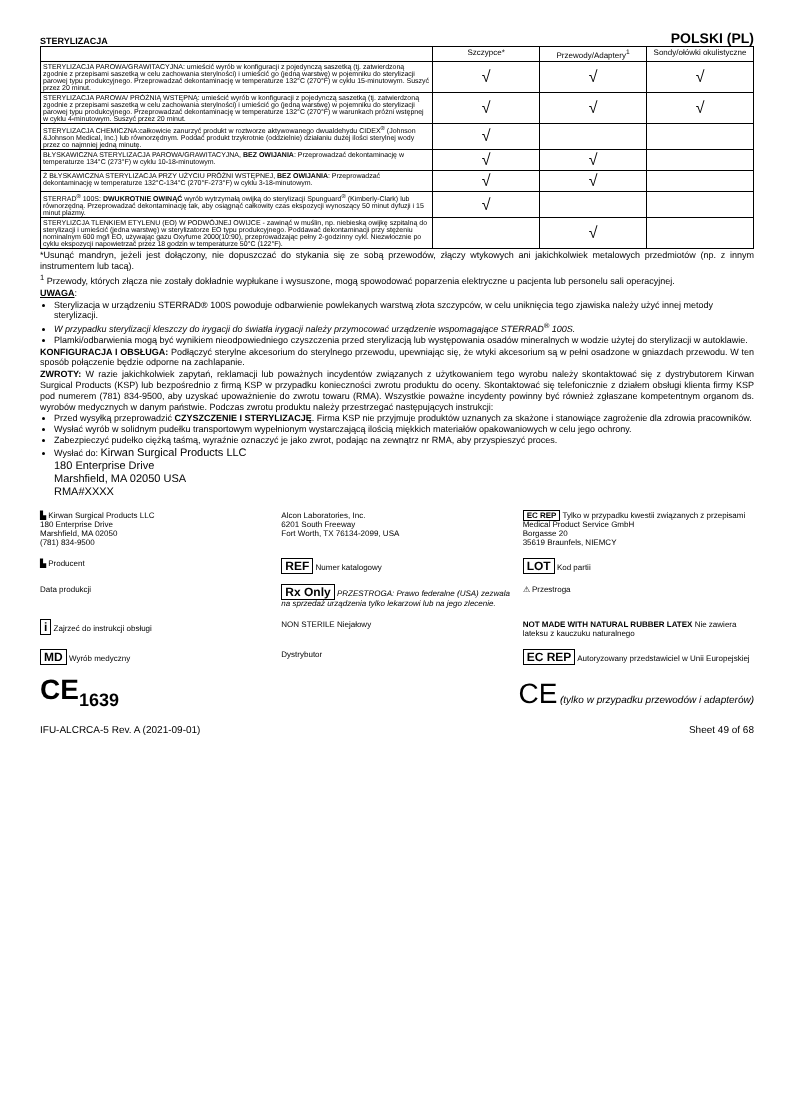STERYLIZACJA
POLSKI (PL)
| | Szczypce* | Przewody/Adaptery<sup>1</sup> | Sondy/ołówki okulistyczne |
| --- | --- | --- | --- |
| STERYLIZACJA PAROWA/GRAWITACYJNA: umieścić wyrób w konfiguracji z pojedynczą saszetką (tj. zatwierdzoną zgodnie z przepisami saszetką w celu zachowania sterylności) i umieścić go (jedną warstwę) w pojemniku do sterylizacji parowej typu produkcyjnego. Przeprowadzać dekontaminację w temperaturze 132°C (270°F) w cyklu 15-minutowym. Suszyć przez 20 minut. | √ | √ | √ |
| STERYLIZACJA PAROWA/ PRÓŻNIĄ WSTĘPNĄ: umieścić wyrób w konfiguracji z pojedynczą saszetką (tj. zatwierdzoną zgodnie z przepisami saszetką w celu zachowania sterylności) i umieścić go (jedną warstwę) w pojemniku do sterylizacji parowej typu produkcyjnego. Przeprowadzać dekontaminację w temperaturze 132°C (270°F) w warunkach próżni wstępnej w cyklu 4-minutowym. Suszyć przez 20 minut. | √ | √ | √ |
| STERYLIZACJA CHEMICZNA:całkowicie zanurzyć produkt w roztworze aktywowanego dwualdehydu CIDEX<sup>®</sup> (Johnson &Johnson Medical, Inc.) lub równorzędnym. Poddać produkt trzykrotnie (oddzielnie) działaniu dużej ilości sterylnej wody przez co najmniej jedną minutę. | √ | | |
| BŁYSKAWICZNA STERYLIZACJA PAROWA/GRAWITACYJNA, BEZ OWIJANIA : Przeprowadzać dekontaminację w temperaturze 134°C (273°F) w cyklu 10-18-minutowym. | √ | √ | |
| Ż BŁYSKAWICZNA STERYLIZACJA PRZY UŻYCIU PRÓŻNI WSTĘPNEJ, BEZ OWIJANIA : Przeprowadzać dekontaminację w temperaturze 132°C-134°C (270°F-273°F) w cyklu 3-18-minutowym. | √ | √ | |
| STERRAD<sup>®</sup> 100S: DWUKROTNIE OWINĄĆ wyrób wytrzymałą owijką do sterylizacji Spunguard<sup>®</sup> (Kimberly-Clark) lub równorzędną. Przeprowadzać dekontaminację tak, aby osiągnąć całkowity czas ekspozycji wynoszący 50 minut dyfuzji i 15 minut plazmy. | √ | | |
| STERYLIZCJA TLENKIEM ETYLENU (EO) W PODWÓJNEJ OWIJCE - zawinąć w muślin, np. niebieską owijkę szpitalną do sterylizacji i umieścić (jedna warstwę) w sterylizatorze EO typu produkcyjnego. Poddawać dekontaminacji przy stężeniu nominalnym 600 mg/l EO, używając gazu Oxyfume 2000(10:90), przeprowadzając pełny 2-godzinny cykl. Niezwłocznie po cyklu ekspozycji napowietrzać przez 18 godzin w temperaturze 50°C (122°F). | | √ | |
*Usunąć mandryn, jeżeli jest dołączony, nie dopuszczać do stykania się ze sobą przewodów, złączy wtykowych ani jakichkolwiek metalowych przedmiotów (np. z innym instrumentem lub tacą).
<sup>1</sup> Przewody, których złącza nie zostały dokładnie wypłukane i wysuszone, mogą spowodować poparzenia elektryczne u pacjenta lub personelu sali operacyjnej.
UWAGA:
Sterylizacja w urządzeniu STERRAD® 100S powoduje odbarwienie powlekanych warstwą złota szczypców, w celu uniknięcia tego zjawiska należy użyć innej metody sterylizacji.
W przypadku sterylizacji kleszczy do irygacji do światła irygacji należy przymocować urządzenie wspomagające STERRAD<sup>®</sup> 100S.
Plamki/odbarwienia mogą być wynikiem nieodpowiedniego czyszczenia przed sterylizacją lub występowania osadów mineralnych w wodzie użytej do sterylizacji w autoklawie.
KONFIGURACJA I OBSŁUGA: Podłączyć sterylne akcesorium do sterylnego przewodu, upewniając się, że wtyki akcesorium są w pełni osadzone w gniazdach przewodu. W ten sposób połączenie będzie odporne na zachlapanie.
ZWROTY: W razie jakichkolwiek zapytań, reklamacji lub poważnych incydentów związanych z użytkowaniem tego wyrobu należy skontaktować się z dystrybutorem Kirwan Surgical Products (KSP) lub bezpośrednio z firmą KSP w przypadku konieczności zwrotu produktu do oceny. Skontaktować się telefonicznie z działem obsługi klienta firmy KSP pod numerem (781) 834-9500, aby uzyskać upoważnienie do zwrotu towaru (RMA). Wszystkie poważne incydenty powinny być również zgłaszane kompetentnym organom ds. wyrobów medycznych w danym państwie. Podczas zwrotu produktu należy przestrzegać następujących instrukcji:
Przed wysyłką przeprowadzić CZYSZCZENIE I STERYLIZACJĘ. Firma KSP nie przyjmuje produktów uznanych za skażone i stanowiące zagrożenie dla zdrowia pracowników.
Wysłać wyrób w solidnym pudełku transportowym wypełnionym wystarczającą ilością miękkich materiałów opakowaniowych w celu jego ochrony.
Zabezpieczyć pudełko ciężką taśmą, wyraźnie oznaczyć je jako zwrot, podając na zewnątrz nr RMA, aby przyspieszyć proces.
Wysłać do: Kirwan Surgical Products LLC
180 Enterprise Drive
Marshfield, MA 02050 USA
RMA#XXXX
▙ Kirwan Surgical Products LLC
180 Enterprise Drive
Marshfield, MA 02050
(781) 834-9500
Alcon Laboratories, Inc.
6201 South Freeway
Fort Worth, TX 76134-2099, USA
EC REP Tylko w przypadku kwestii związanych z przepisami
Medical Product Service GmbH
Borgasse 20
35619 Braunfels, NIEMCY
▙ Producent
REF Numer katalogowy
LOT Kod partii
Data produkcji
Rx Only PRZESTROGA: Prawo federalne (USA) zezwala na sprzedaż urządzenia tylko lekarzowi lub na jego zlecenie.
⚠ Przestroga
i Zajrzeć do instrukcji obsługi
NON STERILE Niejałowy
NOT MADE WITH NATURAL RUBBER LATEX Nie zawiera lateksu z kauczuku naturalnego
MD Wyrób medyczny
Dystrybutor
EC REP Autoryzowany przedstawiciel w Unii Europejskiej
CE<sub>1639</sub>
CE (tylko w przypadku przewodów i adapterów)
IFU-ALCRCA-5 Rev. A (2021-09-01) Sheet 49 of 68